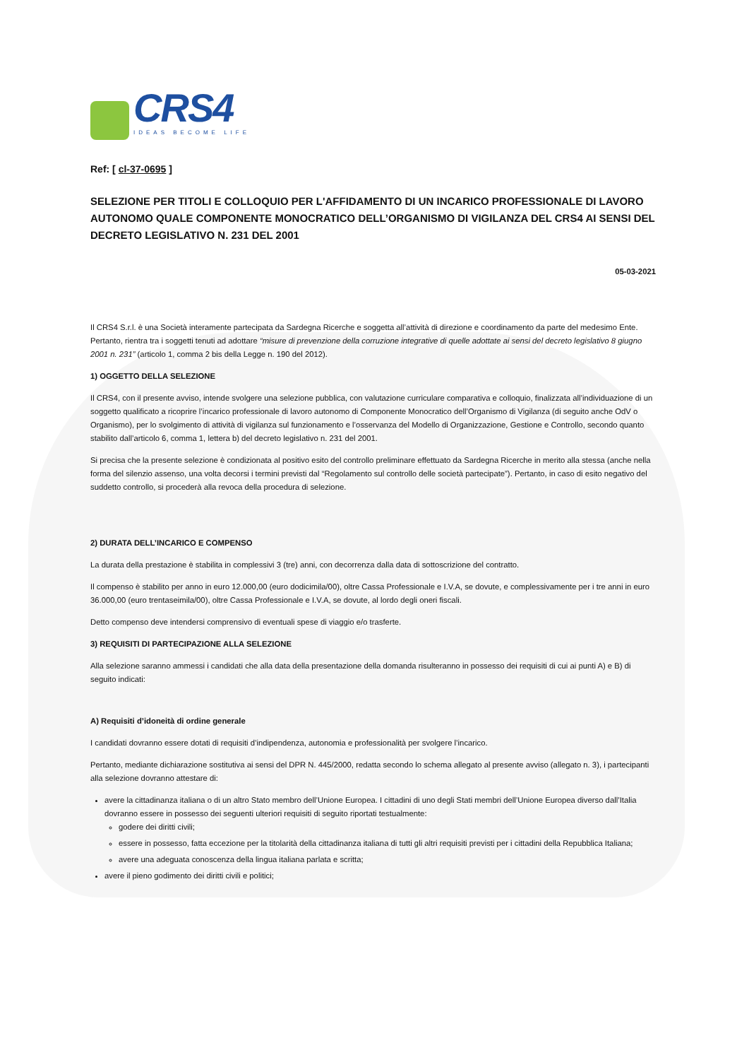CRS4
IDEAS BECOME LIFE
Ref: [ cl-37-0695 ]
SELEZIONE PER TITOLI E COLLOQUIO PER L'AFFIDAMENTO DI UN INCARICO PROFESSIONALE DI LAVORO AUTONOMO QUALE COMPONENTE MONOCRATICO DELL’ORGANISMO DI VIGILANZA DEL CRS4 AI SENSI DEL DECRETO LEGISLATIVO N. 231 DEL 2001
05-03-2021
Il CRS4 S.r.l. è una Società interamente partecipata da Sardegna Ricerche e soggetta all’attività di direzione e coordinamento da parte del medesimo Ente. Pertanto, rientra tra i soggetti tenuti ad adottare “misure di prevenzione della corruzione integrative di quelle adottate ai sensi del decreto legislativo 8 giugno 2001 n. 231” (articolo 1, comma 2 bis della Legge n. 190 del 2012).
1) OGGETTO DELLA SELEZIONE
Il CRS4, con il presente avviso, intende svolgere una selezione pubblica, con valutazione curriculare comparativa e colloquio, finalizzata all’individuazione di un soggetto qualificato a ricoprire l’incarico professionale di lavoro autonomo di Componente Monocratico dell’Organismo di Vigilanza (di seguito anche OdV o Organismo), per lo svolgimento di attività di vigilanza sul funzionamento e l’osservanza del Modello di Organizzazione, Gestione e Controllo, secondo quanto stabilito dall’articolo 6, comma 1, lettera b) del decreto legislativo n. 231 del 2001.
Si precisa che la presente selezione è condizionata al positivo esito del controllo preliminare effettuato da Sardegna Ricerche in merito alla stessa (anche nella forma del silenzio assenso, una volta decorsi i termini previsti dal “Regolamento sul controllo delle società partecipate”). Pertanto, in caso di esito negativo del suddetto controllo, si procederà alla revoca della procedura di selezione.
2) DURATA DELL’INCARICO E COMPENSO
La durata della prestazione è stabilita in complessivi 3 (tre) anni, con decorrenza dalla data di sottoscrizione del contratto.
Il compenso è stabilito per anno in euro 12.000,00 (euro dodicimila/00), oltre Cassa Professionale e I.V.A, se dovute, e complessivamente per i tre anni in euro 36.000,00 (euro trentaseimila/00), oltre Cassa Professionale e I.V.A, se dovute, al lordo degli oneri fiscali.
Detto compenso deve intendersi comprensivo di eventuali spese di viaggio e/o trasferte.
3) REQUISITI DI PARTECIPAZIONE ALLA SELEZIONE
Alla selezione saranno ammessi i candidati che alla data della presentazione della domanda risulteranno in possesso dei requisiti di cui ai punti A) e B) di seguito indicati:
A) Requisiti d’idoneità di ordine generale
I candidati dovranno essere dotati di requisiti d’indipendenza, autonomia e professionalità per svolgere l’incarico.
Pertanto, mediante dichiarazione sostitutiva ai sensi del DPR N. 445/2000, redatta secondo lo schema allegato al presente avviso (allegato n. 3), i partecipanti alla selezione dovranno attestare di:
avere la cittadinanza italiana o di un altro Stato membro dell’Unione Europea. I cittadini di uno degli Stati membri dell’Unione Europea diverso dall’Italia dovranno essere in possesso dei seguenti ulteriori requisiti di seguito riportati testualmente:
godere dei diritti civili;
essere in possesso, fatta eccezione per la titolarità della cittadinanza italiana di tutti gli altri requisiti previsti per i cittadini della Repubblica Italiana;
avere una adeguata conoscenza della lingua italiana parlata e scritta;
avere il pieno godimento dei diritti civili e politici;